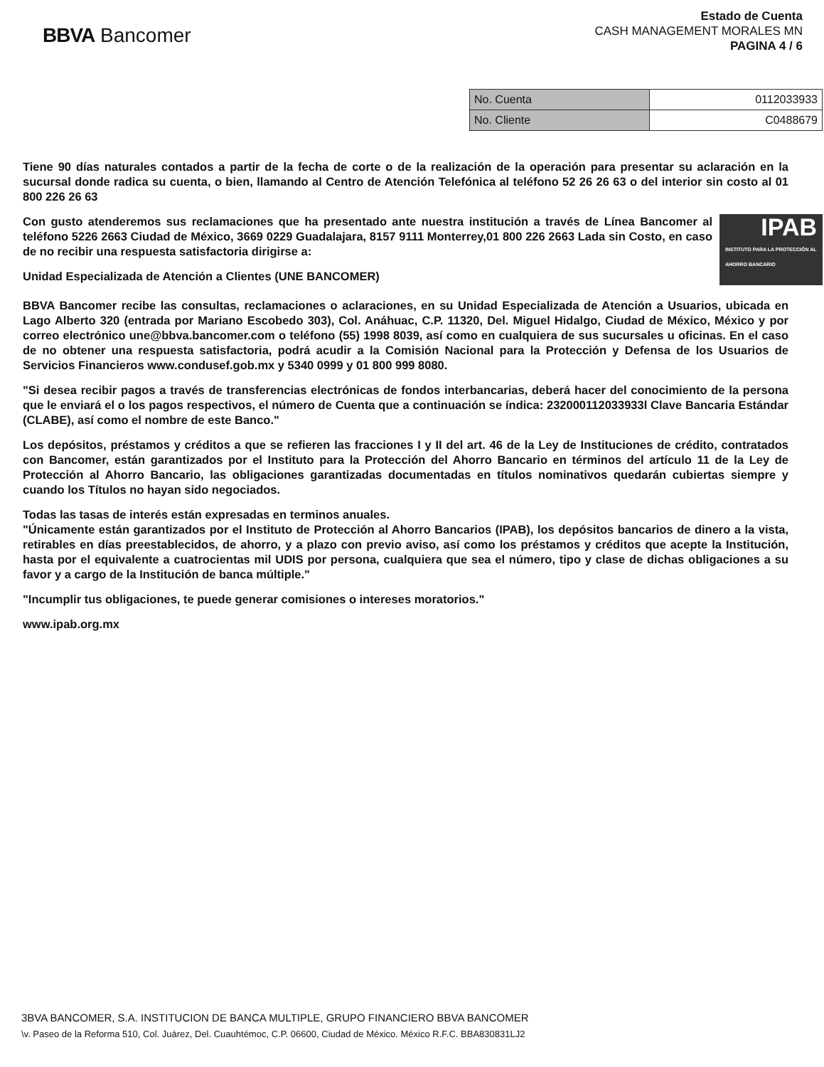BBVA Bancomer
Estado de Cuenta
CASH MANAGEMENT MORALES MN
PAGINA 4 / 6
| No. Cuenta | 0112033933 |
| No. Cliente | C0488679 |
Tiene 90 días naturales contados a partir de la fecha de corte o de la realización de la operación para presentar su aclaración en la sucursal donde radica su cuenta, o bien, llamando al Centro de Atención Telefónica al teléfono 52 26 26 63 o del interior sin costo al 01 800 226 26 63
IPAB
INSTITUTO PARA LA PROTECCIÓN AL AHORRO BANCARIO
Con gusto atenderemos sus reclamaciones que ha presentado ante nuestra institución a través de Línea Bancomer al teléfono 5226 2663 Ciudad de México, 3669 0229 Guadalajara, 8157 9111 Monterrey,01 800 226 2663 Lada sin Costo, en caso de no recibir una respuesta satisfactoria dirigirse a:
Unidad Especializada de Atención a Clientes (UNE BANCOMER)
BBVA Bancomer recibe las consultas, reclamaciones o aclaraciones, en su Unidad Especializada de Atención a Usuarios, ubicada en Lago Alberto 320 (entrada por Mariano Escobedo 303), Col. Anáhuac, C.P. 11320, Del. Miguel Hidalgo, Ciudad de México, México y por correo electrónico une@bbva.bancomer.com o teléfono (55) 1998 8039, así como en cualquiera de sus sucursales u oficinas. En el caso de no obtener una respuesta satisfactoria, podrá acudir a la Comisión Nacional para la Protección y Defensa de los Usuarios de Servicios Financieros www.condusef.gob.mx y 5340 0999 y 01 800 999 8080.
"Si desea recibir pagos a través de transferencias electrónicas de fondos interbancarias, deberá hacer del conocimiento de la persona que le enviará el o los pagos respectivos, el número de Cuenta que a continuación se índica: 232000112033933l Clave Bancaria Estándar (CLABE), así como el nombre de este Banco."
Los depósitos, préstamos y créditos a que se refieren las fracciones I y II del art. 46 de la Ley de Instituciones de crédito, contratados con Bancomer, están garantizados por el Instituto para la Protección del Ahorro Bancario en términos del artículo 11 de la Ley de Protección al Ahorro Bancario, las obligaciones garantizadas documentadas en títulos nominativos quedarán cubiertas siempre y cuando los Títulos no hayan sido negociados.
Todas las tasas de interés están expresadas en terminos anuales.
"Únicamente están garantizados por el Instituto de Protección al Ahorro Bancarios (IPAB), los depósitos bancarios de dinero a la vista, retirables en días preestablecidos, de ahorro, y a plazo con previo aviso, así como los préstamos y créditos que acepte la Institución, hasta por el equivalente a cuatrocientas mil UDIS por persona, cualquiera que sea el número, tipo y clase de dichas obligaciones a su favor y a cargo de la Institución de banca múltiple."
"Incumplir tus obligaciones, te puede generar comisiones o intereses moratorios."
www.ipab.org.mx
3BVA BANCOMER, S.A. INSTITUCION DE BANCA MULTIPLE, GRUPO FINANCIERO BBVA BANCOMER
\v. Paseo de la Reforma 510, Col. Juárez, Del. Cuauhtémoc, C.P. 06600, Ciudad de México. México R.F.C. BBA830831LJ2